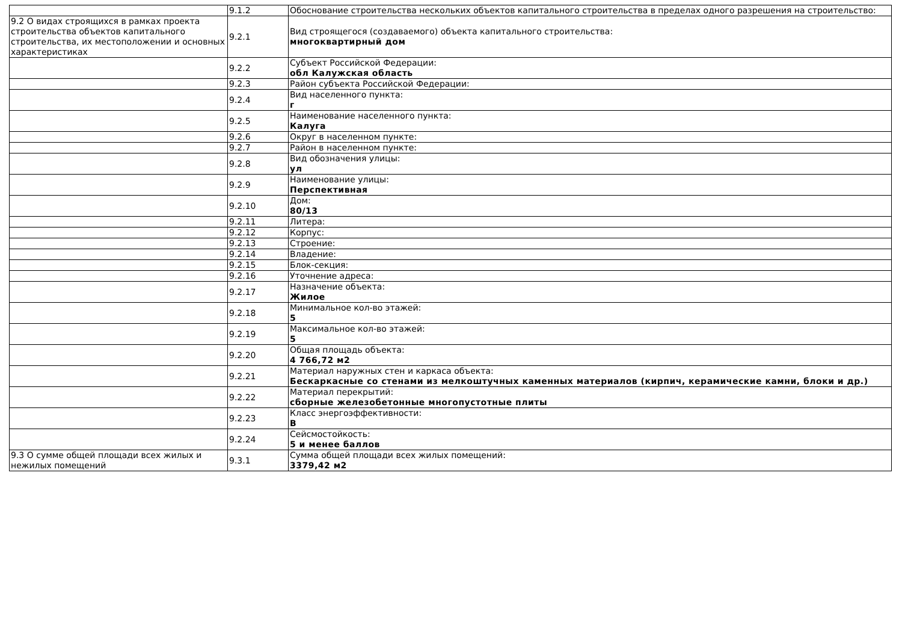| | 9.1.2 | Обоснование строительства нескольких объектов капитального строительства в пределах одного разрешения на строительство: |
| 9.2 О видах строящихся в рамках проекта строительства объектов капитального строительства, их местоположении и основных характеристиках | 9.2.1 | Вид строящегося (создаваемого) объекта капитального строительства: многоквартирный дом |
| | 9.2.2 | Субъект Российской Федерации: обл Калужская область |
| | 9.2.3 | Район субъекта Российской Федерации: |
| | 9.2.4 | Вид населенного пункта: г |
| | 9.2.5 | Наименование населенного пункта: Калуга |
| | 9.2.6 | Округ в населенном пункте: |
| | 9.2.7 | Район в населенном пункте: |
| | 9.2.8 | Вид обозначения улицы: ул |
| | 9.2.9 | Наименование улицы: Перспективная |
| | 9.2.10 | Дом: 80/13 |
| | 9.2.11 | Литера: |
| | 9.2.12 | Корпус: |
| | 9.2.13 | Строение: |
| | 9.2.14 | Владение: |
| | 9.2.15 | Блок-секция: |
| | 9.2.16 | Уточнение адреса: |
| | 9.2.17 | Назначение объекта: Жилое |
| | 9.2.18 | Минимальное кол-во этажей: 5 |
| | 9.2.19 | Максимальное кол-во этажей: 5 |
| | 9.2.20 | Общая площадь объекта: 4 766,72 м2 |
| | 9.2.21 | Материал наружных стен и каркаса объекта: Бескаркасные со стенами из мелкоштучных каменных материалов (кирпич, керамические камни, блоки и др.) |
| | 9.2.22 | Материал перекрытий: сборные железобетонные многопустотные плиты |
| | 9.2.23 | Класс энергоэффективности: B |
| | 9.2.24 | Сейсмостойкость: 5 и менее баллов |
| 9.3 О сумме общей площади всех жилых и нежилых помещений | 9.3.1 | Сумма общей площади всех жилых помещений: 3379,42 м2 |